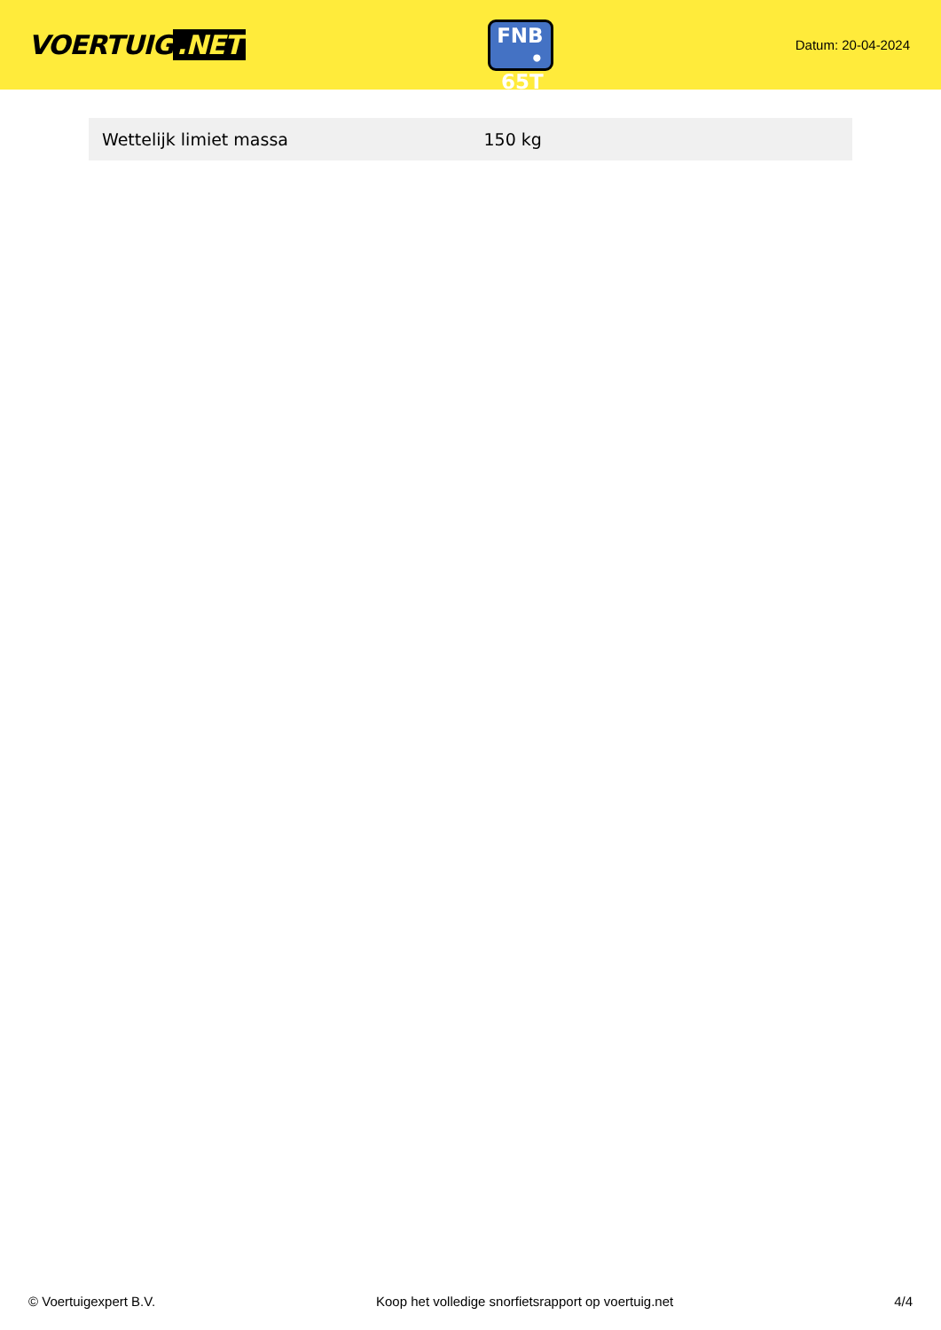VOERTUIG.NET
FNB
• 65T
Datum: 20-04-2024
| Wettelijk limiet massa | 150 kg |
© Voertuigexpert B.V. Koop het volledige snorfietsrapport op voertuig.net 4/4